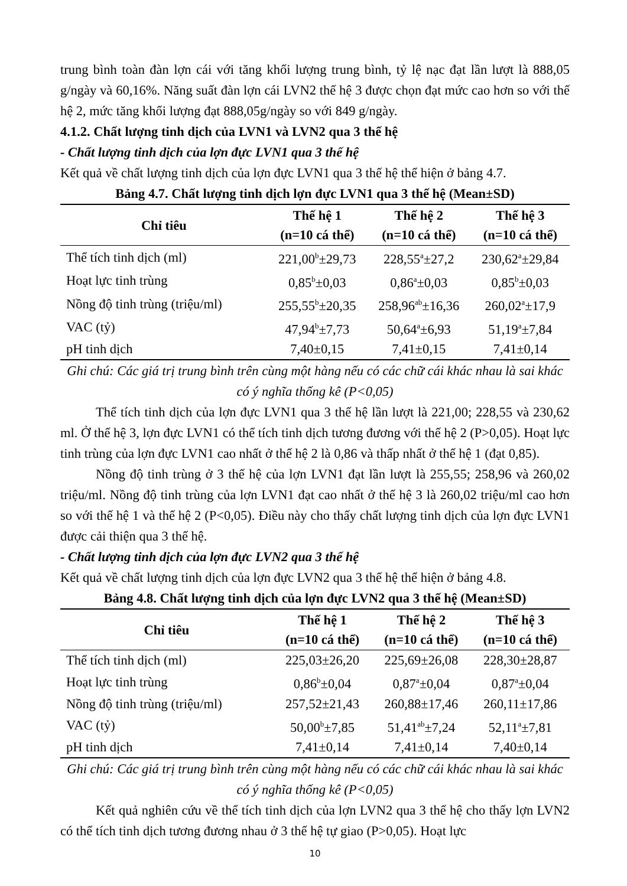trung bình toàn đàn lợn cái với tăng khối lượng trung bình, tỷ lệ nạc đạt lần lượt là 888,05 g/ngày và 60,16%. Năng suất đàn lợn cái LVN2 thế hệ 3 được chọn đạt mức cao hơn so với thế hệ 2, mức tăng khối lượng đạt 888,05g/ngày so với 849 g/ngày.
4.1.2. Chất lượng tinh dịch của LVN1 và LVN2 qua 3 thế hệ
- Chất lượng tinh dịch của lợn đực LVN1 qua 3 thế hệ
Kết quả về chất lượng tinh dịch của lợn đực LVN1 qua 3 thế hệ thể hiện ở bảng 4.7.
Bảng 4.7. Chất lượng tinh dịch lợn đực LVN1 qua 3 thế hệ (Mean±SD)
| Chỉ tiêu | Thế hệ 1 (n=10 cá thể) | Thế hệ 2 (n=10 cá thể) | Thế hệ 3 (n=10 cá thể) |
| --- | --- | --- | --- |
| Thể tích tinh dịch (ml) | 221,00<sup>b</sup>±29,73 | 228,55<sup>a</sup>±27,2 | 230,62<sup>a</sup>±29,84 |
| Hoạt lực tinh trùng | 0,85<sup>b</sup>±0,03 | 0,86<sup>a</sup>±0,03 | 0,85<sup>b</sup>±0,03 |
| Nồng độ tinh trùng (triệu/ml) | 255,55<sup>b</sup>±20,35 | 258,96<sup>ab</sup>±16,36 | 260,02<sup>a</sup>±17,9 |
| VAC (tỷ) | 47,94<sup>b</sup>±7,73 | 50,64<sup>a</sup>±6,93 | 51,19<sup>a</sup>±7,84 |
| pH tinh dịch | 7,40±0,15 | 7,41±0,15 | 7,41±0,14 |
Ghi chú: Các giá trị trung bình trên cùng một hàng nếu có các chữ cái khác nhau là sai khác có ý nghĩa thống kê (P<0,05)
Thể tích tinh dịch của lợn đực LVN1 qua 3 thế hệ lần lượt là 221,00; 228,55 và 230,62 ml. Ở thế hệ 3, lợn đực LVN1 có thể tích tinh dịch tương đương với thế hệ 2 (P>0,05). Hoạt lực tinh trùng của lợn đực LVN1 cao nhất ở thế hệ 2 là 0,86 và thấp nhất ở thế hệ 1 (đạt 0,85).
Nồng độ tinh trùng ở 3 thế hệ của lợn LVN1 đạt lần lượt là 255,55; 258,96 và 260,02 triệu/ml. Nồng độ tinh trùng của lợn LVN1 đạt cao nhất ở thế hệ 3 là 260,02 triệu/ml cao hơn so với thế hệ 1 và thế hệ 2 (P<0,05). Điều này cho thấy chất lượng tinh dịch của lợn đực LVN1 được cải thiện qua 3 thế hệ.
- Chất lượng tinh dịch của lợn đực LVN2 qua 3 thế hệ
Kết quả về chất lượng tinh dịch của lợn đực LVN2 qua 3 thế hệ thể hiện ở bảng 4.8.
Bảng 4.8. Chất lượng tinh dịch của lợn đực LVN2 qua 3 thế hệ (Mean±SD)
| Chỉ tiêu | Thế hệ 1 (n=10 cá thể) | Thế hệ 2 (n=10 cá thể) | Thế hệ 3 (n=10 cá thể) |
| --- | --- | --- | --- |
| Thể tích tinh dịch (ml) | 225,03±26,20 | 225,69±26,08 | 228,30±28,87 |
| Hoạt lực tinh trùng | 0,86<sup>b</sup>±0,04 | 0,87<sup>a</sup>±0,04 | 0,87<sup>a</sup>±0,04 |
| Nồng độ tinh trùng (triệu/ml) | 257,52±21,43 | 260,88±17,46 | 260,11±17,86 |
| VAC (tỷ) | 50,00<sup>b</sup>±7,85 | 51,41<sup>ab</sup>±7,24 | 52,11<sup>a</sup>±7,81 |
| pH tinh dịch | 7,41±0,14 | 7,41±0,14 | 7,40±0,14 |
Ghi chú: Các giá trị trung bình trên cùng một hàng nếu có các chữ cái khác nhau là sai khác có ý nghĩa thống kê (P<0,05)
Kết quả nghiên cứu về thể tích tinh dịch của lợn LVN2 qua 3 thế hệ cho thấy lợn LVN2 có thể tích tinh dịch tương đương nhau ở 3 thế hệ tự giao (P>0,05). Hoạt lực
10